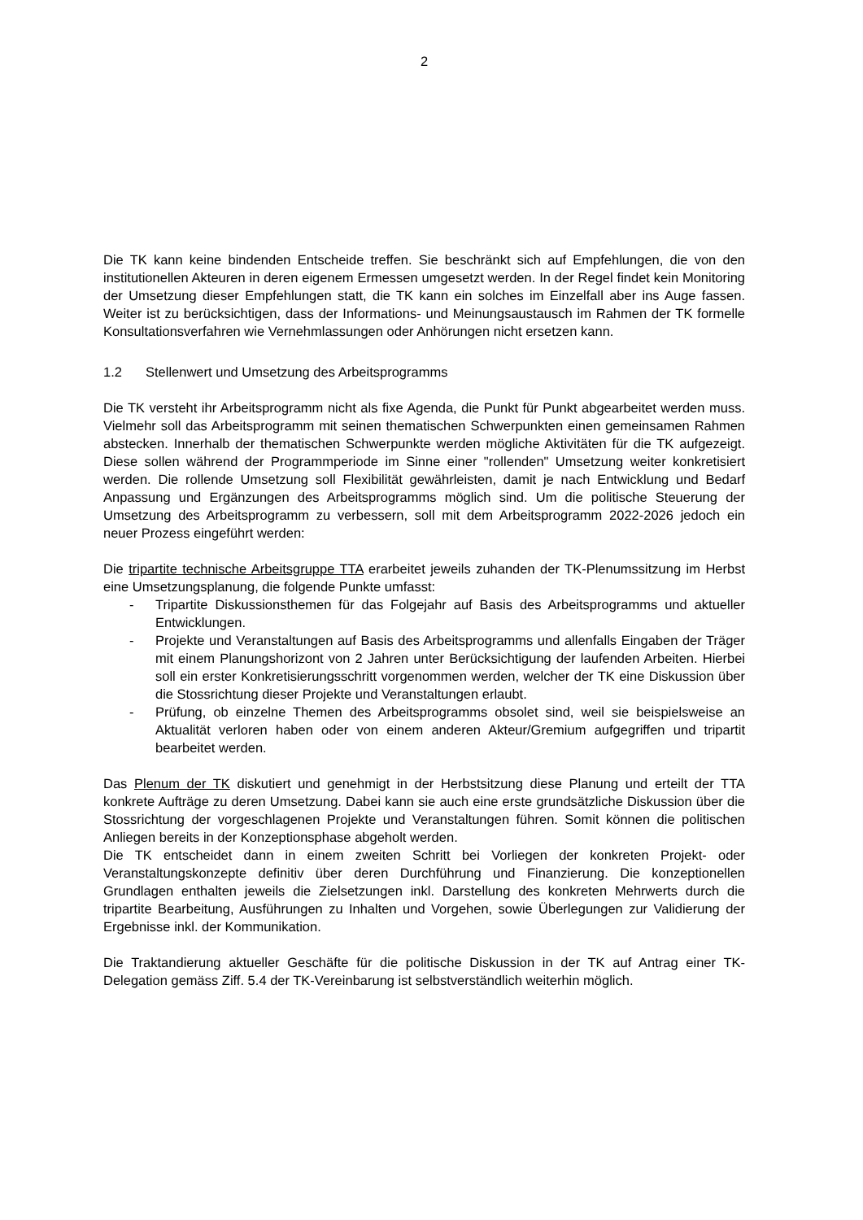2
Die TK kann keine bindenden Entscheide treffen. Sie beschränkt sich auf Empfehlungen, die von den institutionellen Akteuren in deren eigenem Ermessen umgesetzt werden. In der Regel findet kein Monitoring der Umsetzung dieser Empfehlungen statt, die TK kann ein solches im Einzelfall aber ins Auge fassen. Weiter ist zu berücksichtigen, dass der Informations- und Meinungsaustausch im Rahmen der TK formelle Konsultationsverfahren wie Vernehmlassungen oder Anhörungen nicht ersetzen kann.
1.2 Stellenwert und Umsetzung des Arbeitsprogramms
Die TK versteht ihr Arbeitsprogramm nicht als fixe Agenda, die Punkt für Punkt abgearbeitet werden muss. Vielmehr soll das Arbeitsprogramm mit seinen thematischen Schwerpunkten einen gemeinsamen Rahmen abstecken. Innerhalb der thematischen Schwerpunkte werden mögliche Aktivitäten für die TK aufgezeigt. Diese sollen während der Programmperiode im Sinne einer "rollenden" Umsetzung weiter konkretisiert werden. Die rollende Umsetzung soll Flexibilität gewährleisten, damit je nach Entwicklung und Bedarf Anpassung und Ergänzungen des Arbeitsprogramms möglich sind. Um die politische Steuerung der Umsetzung des Arbeitsprogramm zu verbessern, soll mit dem Arbeitsprogramm 2022-2026 jedoch ein neuer Prozess eingeführt werden:
Die tripartite technische Arbeitsgruppe TTA erarbeitet jeweils zuhanden der TK-Plenumssitzung im Herbst eine Umsetzungsplanung, die folgende Punkte umfasst:
- Tripartite Diskussionsthemen für das Folgejahr auf Basis des Arbeitsprogramms und aktueller Entwicklungen.
- Projekte und Veranstaltungen auf Basis des Arbeitsprogramms und allenfalls Eingaben der Träger mit einem Planungshorizont von 2 Jahren unter Berücksichtigung der laufenden Arbeiten. Hierbei soll ein erster Konkretisierungsschritt vorgenommen werden, welcher der TK eine Diskussion über die Stossrichtung dieser Projekte und Veranstaltungen erlaubt.
- Prüfung, ob einzelne Themen des Arbeitsprogramms obsolet sind, weil sie beispielsweise an Aktualität verloren haben oder von einem anderen Akteur/Gremium aufgegriffen und tripartit bearbeitet werden.
Das Plenum der TK diskutiert und genehmigt in der Herbstsitzung diese Planung und erteilt der TTA konkrete Aufträge zu deren Umsetzung. Dabei kann sie auch eine erste grundsätzliche Diskussion über die Stossrichtung der vorgeschlagenen Projekte und Veranstaltungen führen. Somit können die politischen Anliegen bereits in der Konzeptionsphase abgeholt werden.
Die TK entscheidet dann in einem zweiten Schritt bei Vorliegen der konkreten Projekt- oder Veranstaltungskonzepte definitiv über deren Durchführung und Finanzierung. Die konzeptionellen Grundlagen enthalten jeweils die Zielsetzungen inkl. Darstellung des konkreten Mehrwerts durch die tripartite Bearbeitung, Ausführungen zu Inhalten und Vorgehen, sowie Überlegungen zur Validierung der Ergebnisse inkl. der Kommunikation.
Die Traktandierung aktueller Geschäfte für die politische Diskussion in der TK auf Antrag einer TK-Delegation gemäss Ziff. 5.4 der TK-Vereinbarung ist selbstverständlich weiterhin möglich.